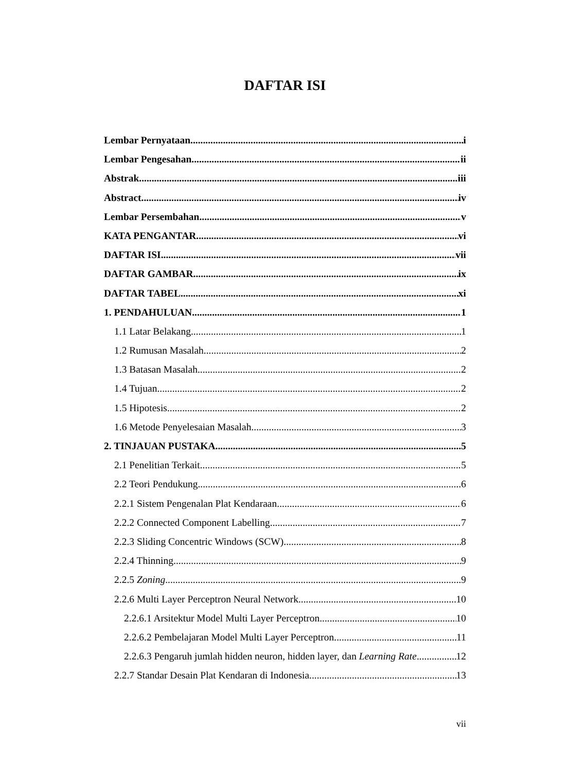DAFTAR ISI
Lembar Pernyataan i
Lembar Pengesahan ii
Abstrak iii
Abstract iv
Lembar Persembahan v
KATA PENGANTAR vi
DAFTAR ISI vii
DAFTAR GAMBAR ix
DAFTAR TABEL xi
1. PENDAHULUAN 1
1.1 Latar Belakang 1
1.2 Rumusan Masalah 2
1.3 Batasan Masalah 2
1.4 Tujuan 2
1.5 Hipotesis 2
1.6 Metode Penyelesaian Masalah 3
2. TINJAUAN PUSTAKA 5
2.1 Penelitian Terkait 5
2.2 Teori Pendukung 6
2.2.1 Sistem Pengenalan Plat Kendaraan 6
2.2.2 Connected Component Labelling 7
2.2.3 Sliding Concentric Windows (SCW) 8
2.2.4 Thinning 9
2.2.5 Zoning 9
2.2.6 Multi Layer Perceptron Neural Network 10
2.2.6.1 Arsitektur Model Multi Layer Perceptron 10
2.2.6.2 Pembelajaran Model Multi Layer Perceptron 11
2.2.6.3 Pengaruh jumlah hidden neuron, hidden layer, dan Learning Rate 12
2.2.7 Standar Desain Plat Kendaran di Indonesia 13
vii